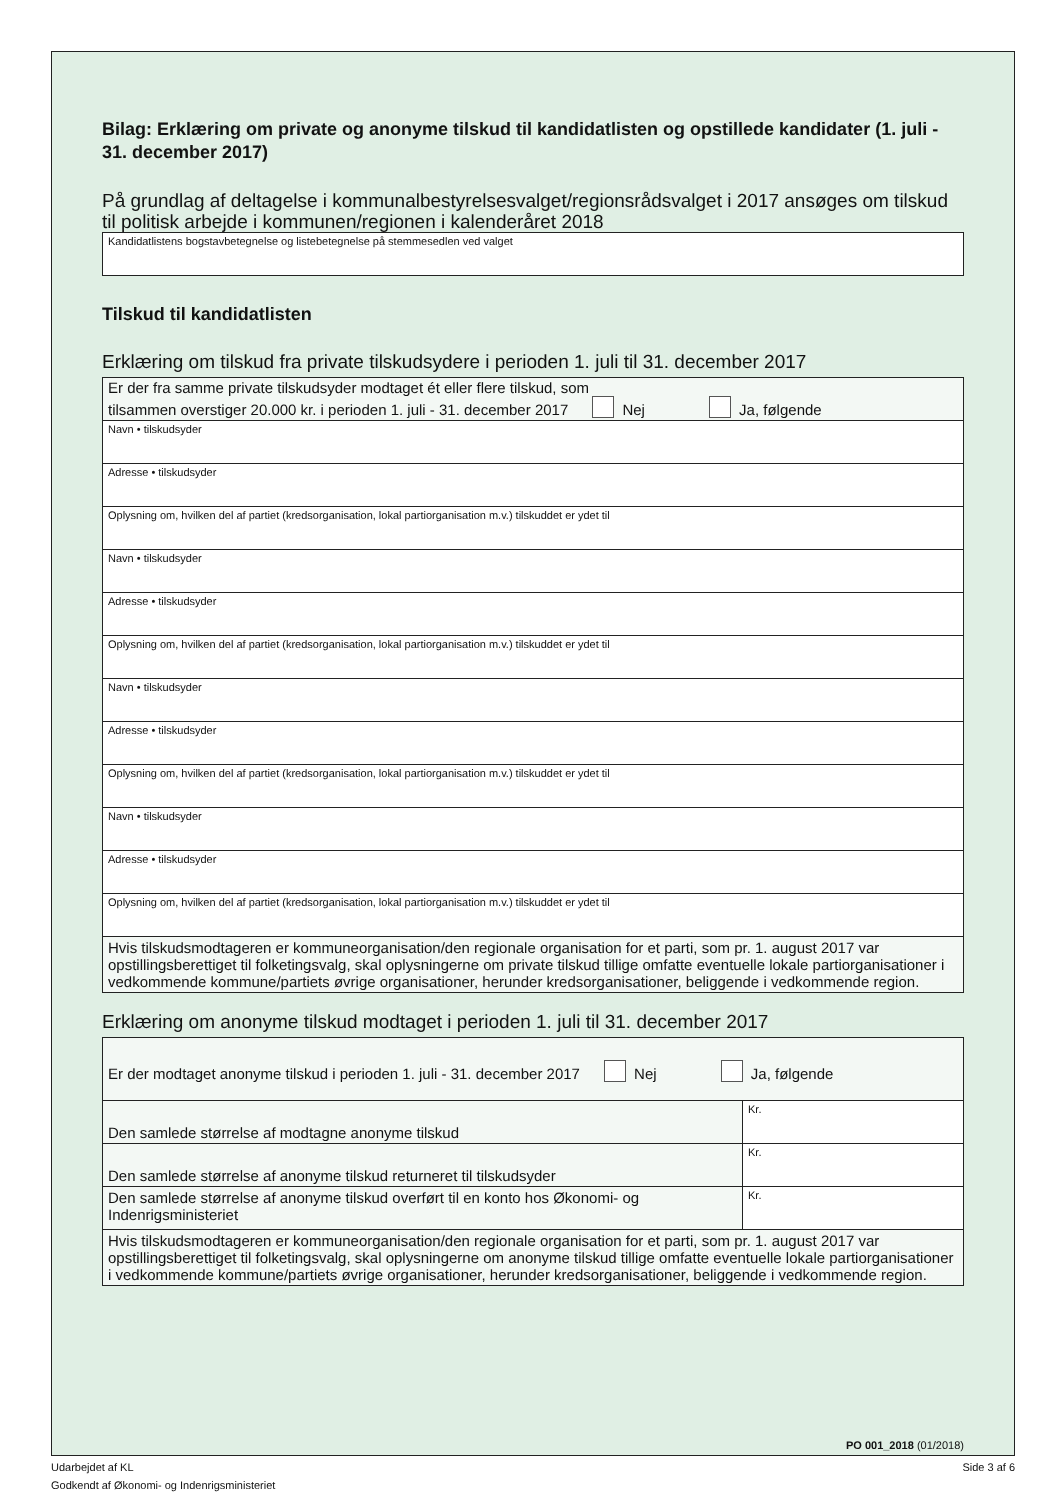Bilag: Erklæring om private og anonyme tilskud til kandidatlisten og opstillede kandidater (1. juli - 31. december 2017)
På grundlag af deltagelse i kommunalbestyrelsesvalget/regionsrådsvalget i 2017 ansøges om tilskud til politisk arbejde i kommunen/regionen i kalenderåret 2018
| Kandidatlistens bogstavbetegnelse og listebetegnelse på stemmesedlen ved valget |
Tilskud til kandidatlisten
Erklæring om tilskud fra private tilskudsydere i perioden 1. juli til 31. december 2017
| Er der fra samme private tilskudsyder modtaget ét eller flere tilskud, som tilsammen overstiger 20.000 kr. i perioden 1. juli - 31. december 2017 Nej Ja, følgende |
| Navn • tilskudsyder |
| Adresse • tilskudsyder |
| Oplysning om, hvilken del af partiet (kredsorganisation, lokal partiorganisation m.v.) tilskuddet er ydet til |
| Navn • tilskudsyder |
| Adresse • tilskudsyder |
| Oplysning om, hvilken del af partiet (kredsorganisation, lokal partiorganisation m.v.) tilskuddet er ydet til |
| Navn • tilskudsyder |
| Adresse • tilskudsyder |
| Oplysning om, hvilken del af partiet (kredsorganisation, lokal partiorganisation m.v.) tilskuddet er ydet til |
| Navn • tilskudsyder |
| Adresse • tilskudsyder |
| Oplysning om, hvilken del af partiet (kredsorganisation, lokal partiorganisation m.v.) tilskuddet er ydet til |
| Hvis tilskudsmodtageren er kommuneorganisation/den regionale organisation for et parti, som pr. 1. august 2017 var opstillingsberettiget til folketingsvalg, skal oplysningerne om private tilskud tillige omfatte eventuelle lokale partiorganisationer i vedkommende kommune/partiets øvrige organisationer, herunder kredsorganisationer, beliggende i vedkommende region. |
Erklæring om anonyme tilskud modtaget i perioden 1. juli til 31. december 2017
| Er der modtaget anonyme tilskud i perioden 1. juli - 31. december 2017 Nej Ja, følgende | |
| Den samlede størrelse af modtagne anonyme tilskud | Kr. |
| Den samlede størrelse af anonyme tilskud returneret til tilskudsyder | Kr. |
| Den samlede størrelse af anonyme tilskud overført til en konto hos Økonomi- og Indenrigsministeriet | Kr. |
| Hvis tilskudsmodtageren er kommuneorganisation/den regionale organisation for et parti, som pr. 1. august 2017 var opstillingsberettiget til folketingsvalg, skal oplysningerne om anonyme tilskud tillige omfatte eventuelle lokale partiorganisationer i vedkommende kommune/partiets øvrige organisationer, herunder kredsorganisationer, beliggende i vedkommende region. | |
PO 001_2018 (01/2018)
Udarbejdet af KL Side 3 af 6
Godkendt af Økonomi- og Indenrigsministeriet